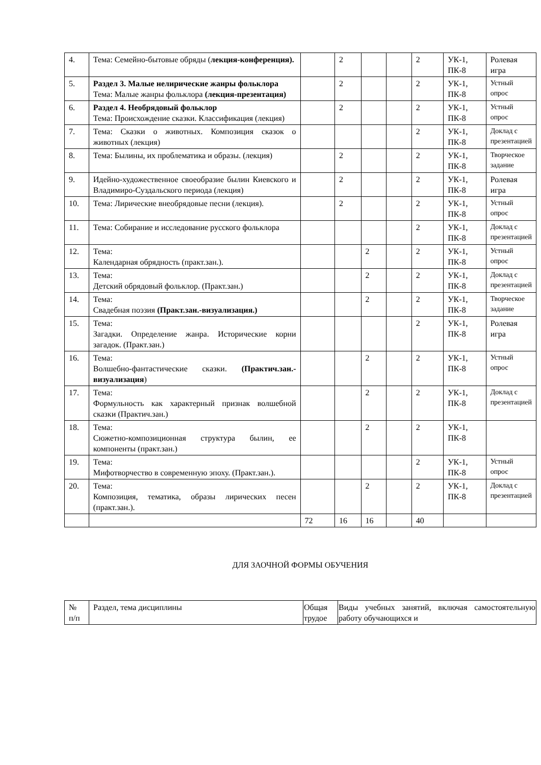| 4. | Тема: Семейно-бытовые обряды ( лекция-конференция). | | 2 | | | 2 | УК-1, ПК-8 | Ролевая игра |
| 5. | Раздел 3. Малые нелирические жанры фольклора Тема: Малые жанры фольклора (лекция-презентация) | | 2 | | | 2 | УК-1, ПК-8 | Устный опрос |
| 6. | Раздел 4. Необрядовый фольклор Тема: Происхождение сказки. Классификация (лекция) | | 2 | | | 2 | УК-1, ПК-8 | Устный опрос |
| 7. | Тема: Сказки о животных. Композиция сказок о животных (лекция) | | | | | 2 | УК-1, ПК-8 | Доклад с презентацией |
| 8. | Тема: Былины, их проблематика и образы. (лекция) | | 2 | | | 2 | УК-1, ПК-8 | Творческое задание |
| 9. | Идейно-художественное своеобразие былин Киевского и Владимиро-Суздальского периода (лекция) | | 2 | | | 2 | УК-1, ПК-8 | Ролевая игра |
| 10. | Тема: Лирические внеобрядовые песни (лекция). | | 2 | | | 2 | УК-1, ПК-8 | Устный опрос |
| 11. | Тема: Собирание и исследование русского фольклора | | | | | 2 | УК-1, ПК-8 | Доклад с презентацией |
| 12. | Тема: Календарная обрядность (практ.зан.). | | | 2 | | 2 | УК-1, ПК-8 | Устный опрос |
| 13. | Тема: Детский обрядовый фольклор. (Практ.зан.) | | | 2 | | 2 | УК-1, ПК-8 | Доклад с презентацией |
| 14. | Тема: Свадебная поэзия (Практ.зан.-визуализация.) | | | 2 | | 2 | УК-1, ПК-8 | Творческое задание |
| 15. | Тема: Загадки. Определение жанра. Исторические корни загадок. (Практ.зан.) | | | | | 2 | УК-1, ПК-8 | Ролевая игра |
| 16. | Тема: Волшебно-фантастические сказки. (Практич.зан.-визуализация ) | | | 2 | | 2 | УК-1, ПК-8 | Устный опрос |
| 17. | Тема: Формульность как характерный признак волшебной сказки (Практич.зан.) | | | 2 | | 2 | УК-1, ПК-8 | Доклад с презентацией |
| 18. | Тема: Сюжетно-композиционная структура былин, ее компоненты (практ.зан.) | | | 2 | | 2 | УК-1, ПК-8 | |
| 19. | Тема: Мифотворчество в современную эпоху. (Практ.зан.). | | | | | 2 | УК-1, ПК-8 | Устный опрос |
| 20. | Тема: Композиция, тематика, образы лирических песен (практ.зан.). | | | 2 | | 2 | УК-1, ПК-8 | Доклад с презентацией |
| | | 72 | 16 | 16 | | 40 | | |
ДЛЯ ЗАОЧНОЙ ФОРМЫ ОБУЧЕНИЯ
| № п/п | Раздел, тема дисциплины | Общая трудое | Виды учебных занятий, включая самостоятельную работу обучающихся и |